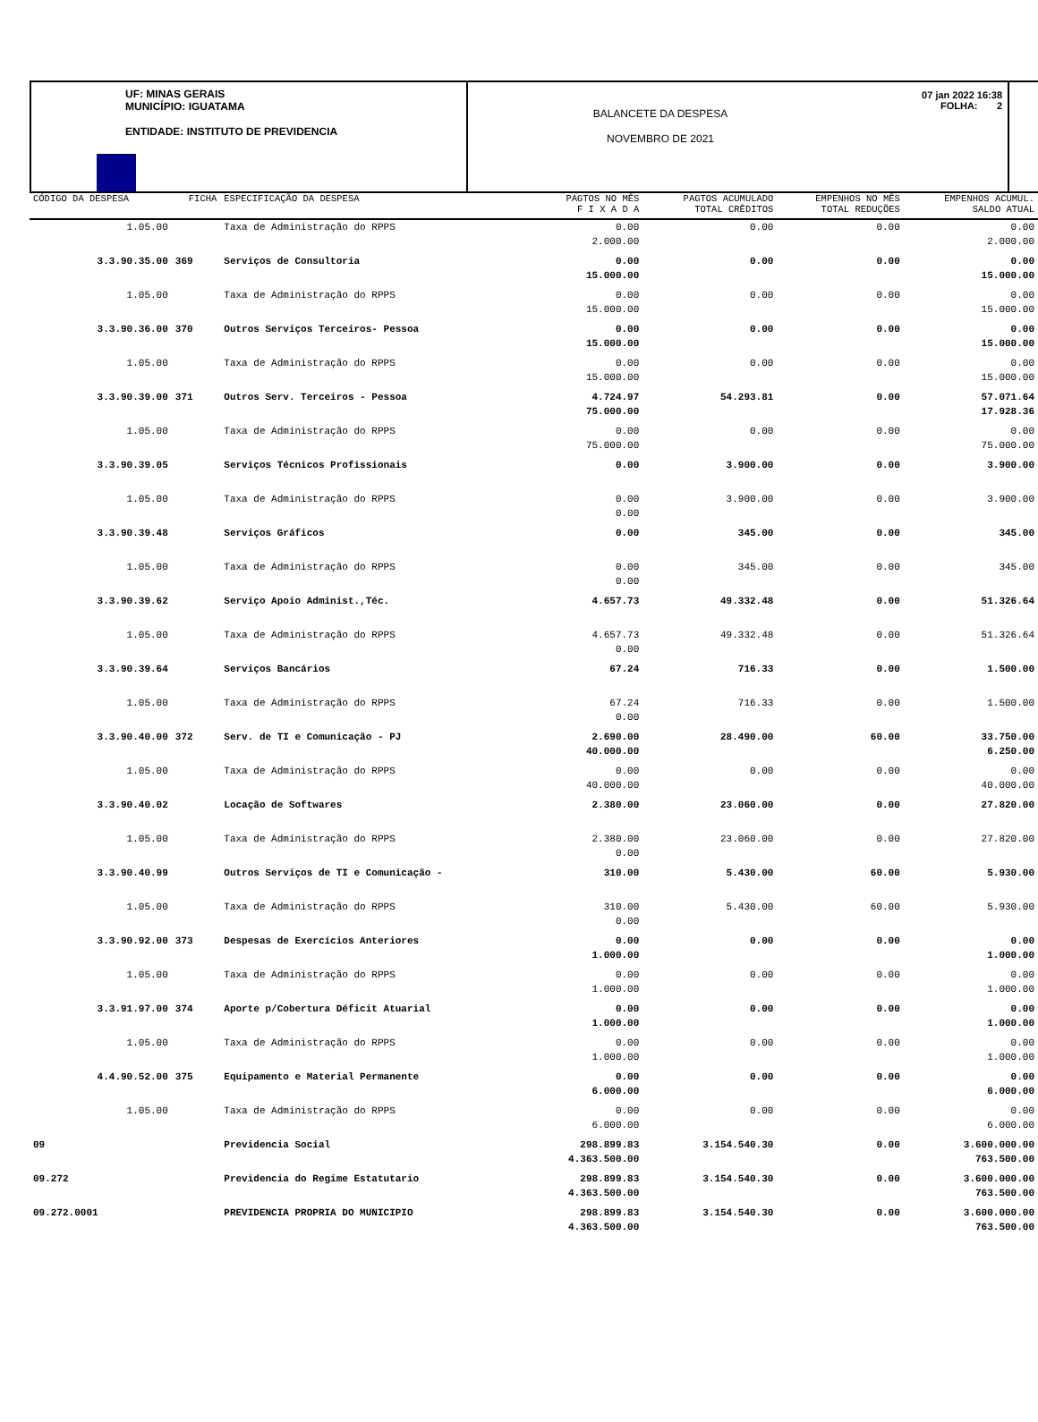UF: MINAS GERAIS
MUNICÍPIO: IGUATAMA
ENTIDADE: INSTITUTO DE PREVIDENCIA
BALANCETE DA DESPESA
NOVEMBRO DE 2021
07 jan 2022 16:38
FOLHA: 2
| CÓDIGO DA DESPESA | FICHA | ESPECIFICAÇÃO DA DESPESA | PAGTOS NO MÊS | PAGTOS ACUMULADO | EMPENHOS NO MÊS | EMPENHOS ACUMUL. |
| --- | --- | --- | --- | --- | --- | --- |
| | | | F I X A D A | TOTAL CRÊDITOS | TOTAL REDUÇÕES | SALDO ATUAL |
| 1.05.00 | | Taxa de Administração do RPPS | 0.00 2.000.00 | 0.00 | 0.00 | 0.00 2.000.00 |
| 3.3.90.35.00 | 369 | Serviços de Consultoria | 0.00 15.000.00 | 0.00 | 0.00 | 0.00 15.000.00 |
| 1.05.00 | | Taxa de Administração do RPPS | 0.00 15.000.00 | 0.00 | 0.00 | 0.00 15.000.00 |
| 3.3.90.36.00 | 370 | Outros Serviços Terceiros- Pessoa | 0.00 15.000.00 | 0.00 | 0.00 | 0.00 15.000.00 |
| 1.05.00 | | Taxa de Administração do RPPS | 0.00 15.000.00 | 0.00 | 0.00 | 0.00 15.000.00 |
| 3.3.90.39.00 | 371 | Outros Serv. Terceiros - Pessoa | 4.724.97 75.000.00 | 54.293.81 | 0.00 | 57.071.64 17.928.36 |
| 1.05.00 | | Taxa de Administração do RPPS | 0.00 75.000.00 | 0.00 | 0.00 | 0.00 75.000.00 |
| 3.3.90.39.05 | | Serviços Técnicos Profissionais | 0.00 | 3.900.00 | 0.00 | 3.900.00 |
| 1.05.00 | | Taxa de Administração do RPPS | 0.00 0.00 | 3.900.00 | 0.00 | 3.900.00 |
| 3.3.90.39.48 | | Serviços Gráficos | 0.00 | 345.00 | 0.00 | 345.00 |
| 1.05.00 | | Taxa de Administração do RPPS | 0.00 0.00 | 345.00 | 0.00 | 345.00 |
| 3.3.90.39.62 | | Serviço Apoio Administ.,Téc. | 4.657.73 | 49.332.48 | 0.00 | 51.326.64 |
| 1.05.00 | | Taxa de Administração do RPPS | 4.657.73 0.00 | 49.332.48 | 0.00 | 51.326.64 |
| 3.3.90.39.64 | | Serviços Bancários | 67.24 | 716.33 | 0.00 | 1.500.00 |
| 1.05.00 | | Taxa de Administração do RPPS | 67.24 0.00 | 716.33 | 0.00 | 1.500.00 |
| 3.3.90.40.00 | 372 | Serv. de TI e Comunicação - PJ | 2.690.00 40.000.00 | 28.490.00 | 60.00 | 33.750.00 6.250.00 |
| 1.05.00 | | Taxa de Administração do RPPS | 0.00 40.000.00 | 0.00 | 0.00 | 0.00 40.000.00 |
| 3.3.90.40.02 | | Locação de Softwares | 2.380.00 | 23.060.00 | 0.00 | 27.820.00 |
| 1.05.00 | | Taxa de Administração do RPPS | 2.380.00 0.00 | 23.060.00 | 0.00 | 27.820.00 |
| 3.3.90.40.99 | | Outros Serviços de TI e Comunicação - | 310.00 | 5.430.00 | 60.00 | 5.930.00 |
| 1.05.00 | | Taxa de Administração do RPPS | 310.00 0.00 | 5.430.00 | 60.00 | 5.930.00 |
| 3.3.90.92.00 | 373 | Despesas de Exercícios Anteriores | 0.00 1.000.00 | 0.00 | 0.00 | 0.00 1.000.00 |
| 1.05.00 | | Taxa de Administração do RPPS | 0.00 1.000.00 | 0.00 | 0.00 | 0.00 1.000.00 |
| 3.3.91.97.00 | 374 | Aporte p/Cobertura Déficit Atuarial | 0.00 1.000.00 | 0.00 | 0.00 | 0.00 1.000.00 |
| 1.05.00 | | Taxa de Administração do RPPS | 0.00 1.000.00 | 0.00 | 0.00 | 0.00 1.000.00 |
| 4.4.90.52.00 | 375 | Equipamento e Material Permanente | 0.00 6.000.00 | 0.00 | 0.00 | 0.00 6.000.00 |
| 1.05.00 | | Taxa de Administração do RPPS | 0.00 6.000.00 | 0.00 | 0.00 | 0.00 6.000.00 |
| 09 | | Previdencia Social | 298.899.83 4.363.500.00 | 3.154.540.30 | 0.00 | 3.600.000.00 763.500.00 |
| 09.272 | | Previdencia do Regime Estatutario | 298.899.83 4.363.500.00 | 3.154.540.30 | 0.00 | 3.600.000.00 763.500.00 |
| 09.272.0001 | | PREVIDENCIA PROPRIA DO MUNICIPIO | 298.899.83 4.363.500.00 | 3.154.540.30 | 0.00 | 3.600.000.00 763.500.00 |